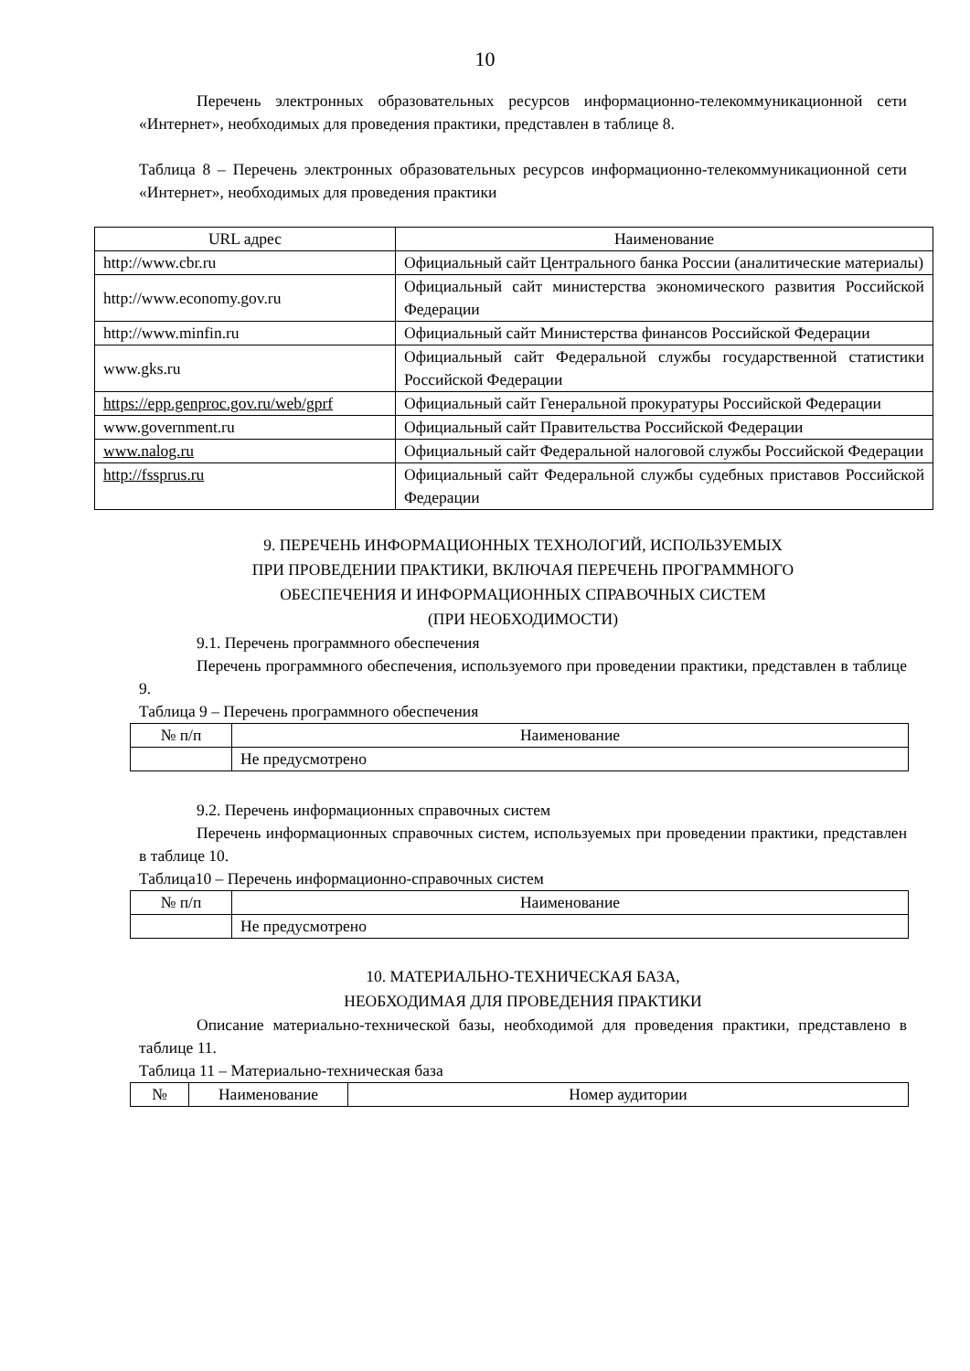10
Перечень электронных образовательных ресурсов информационно-телекоммуникационной сети «Интернет», необходимых для проведения практики, представлен в таблице 8.
Таблица 8 – Перечень электронных образовательных ресурсов информационно-телекоммуникационной сети «Интернет», необходимых для проведения практики
| URL адрес | Наименование |
| --- | --- |
| http://www.cbr.ru | Официальный сайт Центрального банка России (аналитические материалы) |
| http://www.economy.gov.ru | Официальный сайт министерства экономического развития Российской Федерации |
| http://www.minfin.ru | Официальный сайт Министерства финансов Российской Федерации |
| www.gks.ru | Официальный сайт Федеральной службы государственной статистики Российской Федерации |
| https://epp.genproc.gov.ru/web/gprf | Официальный сайт Генеральной прокуратуры Российской Федерации |
| www.government.ru | Официальный сайт Правительства Российской Федерации |
| www.nalog.ru | Официальный сайт Федеральной налоговой службы Российской Федерации |
| http://fssprus.ru | Официальный сайт Федеральной службы судебных приставов Российской Федерации |
9. ПЕРЕЧЕНЬ ИНФОРМАЦИОННЫХ ТЕХНОЛОГИЙ, ИСПОЛЬЗУЕМЫХ
ПРИ ПРОВЕДЕНИИ ПРАКТИКИ, ВКЛЮЧАЯ ПЕРЕЧЕНЬ ПРОГРАММНОГО
ОБЕСПЕЧЕНИЯ И ИНФОРМАЦИОННЫХ СПРАВОЧНЫХ СИСТЕМ
(ПРИ НЕОБХОДИМОСТИ)
9.1. Перечень программного обеспечения
Перечень программного обеспечения, используемого при проведении практики, представлен в таблице 9.
Таблица 9 – Перечень программного обеспечения
| № п/п | Наименование |
| --- | --- |
| | Не предусмотрено |
9.2. Перечень информационных справочных систем
Перечень информационных справочных систем, используемых при проведении практики, представлен в таблице 10.
Таблица10 – Перечень информационно-справочных систем
| № п/п | Наименование |
| --- | --- |
| | Не предусмотрено |
10. МАТЕРИАЛЬНО-ТЕХНИЧЕСКАЯ БАЗА,
НЕОБХОДИМАЯ ДЛЯ ПРОВЕДЕНИЯ ПРАКТИКИ
Описание материально-технической базы, необходимой для проведения практики, представлено в таблице 11.
Таблица 11 – Материально-техническая база
| № | Наименование | Номер аудитории |
| --- | --- | --- |